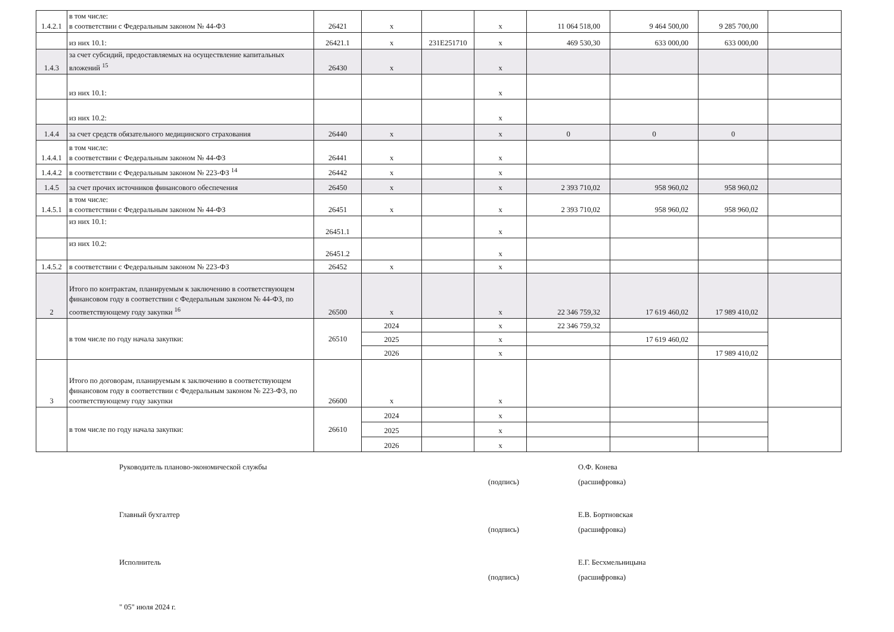| 1.4.2.1 | в том числе: в соответствии с Федеральным законом № 44-ФЗ | 26421 | x | | x | 11 064 518,00 | 9 464 500,00 | 9 285 700,00 | |
| | из них 10.1: | 26421.1 | x | 231E251710 | x | 469 530,30 | 633 000,00 | 633 000,00 | |
| 1.4.3 | за счет субсидий, предоставляемых на осуществление капитальных вложений <sup>15</sup> | 26430 | x | | x | | | | |
| | из них 10.1: | | | | x | | | | |
| | из них 10.2: | | | | x | | | | |
| 1.4.4 | за счет средств обязательного медицинского страхования | 26440 | x | | x | 0 | 0 | 0 | |
| 1.4.4.1 | в том числе: в соответствии с Федеральным законом № 44-ФЗ | 26441 | x | | x | | | | |
| 1.4.4.2 | в соответствии с Федеральным законом № 223-ФЗ <sup>14</sup> | 26442 | x | | x | | | | |
| 1.4.5 | за счет прочих источников финансового обеспечения | 26450 | x | | x | 2 393 710,02 | 958 960,02 | 958 960,02 | |
| 1.4.5.1 | в том числе: в соответствии с Федеральным законом № 44-ФЗ | 26451 | x | | x | 2 393 710,02 | 958 960,02 | 958 960,02 | |
| | из них 10.1: | 26451.1 | | | x | | | | |
| | из них 10.2: | 26451.2 | | | x | | | | |
| 1.4.5.2 | в соответствии с Федеральным законом № 223-ФЗ | 26452 | x | | x | | | | |
| 2 | Итого по контрактам, планируемым к заключению в соответствующем финансовом году в соответствии с Федеральным законом № 44-ФЗ, по соответствующему году закупки <sup>16</sup> | 26500 | x | | x | 22 346 759,32 | 17 619 460,02 | 17 989 410,02 | |
| | в том числе по году начала закупки: | 26510 | 2024 | | x | 22 346 759,32 | | | |
| | | | 2025 | | x | | 17 619 460,02 | | |
| | | | 2026 | | x | | | 17 989 410,02 | |
| 3 | Итого по договорам, планируемым к заключению в соответствующем финансовом году в соответствии с Федеральным законом № 223-ФЗ, по соответствующему году закупки | 26600 | x | | x | | | | |
| | в том числе по году начала закупки: | 26610 | 2024 | | x | | | | |
| | | | 2025 | | x | | | | |
| | | | 2026 | | x | | | | |
Руководитель планово-экономической службы
(подпись) О.Ф. Конева
(расшифровка)
Главный бухгалтер
(подпись) Е.В. Бортновская
(расшифровка)
Исполнитель
(подпись) Е.Г. Бесхмельницына
(расшифровка)
" 05" июля 2024 г.